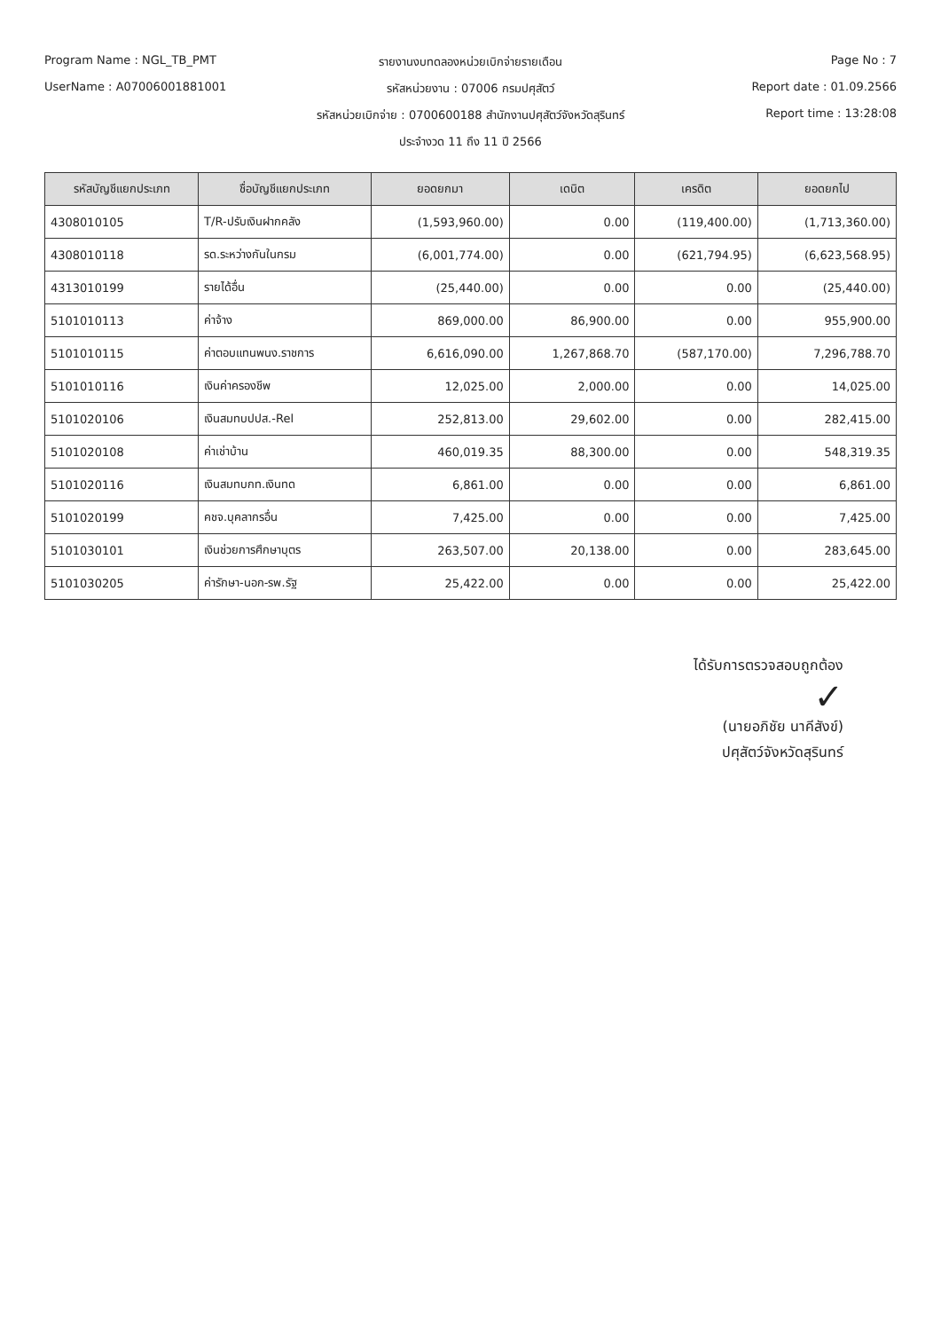Program Name : NGL_TB_PMT
รายงานงบทดลองหน่วยเบิกจ่ายรายเดือน
Page No : 7
UserName : A07006001881001
รหัสหน่วยงาน : 07006 กรมปศุสัตว์
Report date : 01.09.2566
รหัสหน่วยเบิกจ่าย : 0700600188 สำนักงานปศุสัตว์จังหวัดสุรินทร์
Report time : 13:28:08
ประจำงวด 11 ถึง 11 ปี 2566
| รหัสบัญชีแยกประเภท | ชื่อบัญชีแยกประเภท | ยอดยกมา | เดบิต | เครดิต | ยอดยกไป |
| --- | --- | --- | --- | --- | --- |
| 4308010105 | T/R-ปรับเงินฝากคลัง | (1,593,960.00) | 0.00 | (119,400.00) | (1,713,360.00) |
| 4308010118 | รด.ระหว่างกันในกรม | (6,001,774.00) | 0.00 | (621,794.95) | (6,623,568.95) |
| 4313010199 | รายได้อื่น | (25,440.00) | 0.00 | 0.00 | (25,440.00) |
| 5101010113 | ค่าจ้าง | 869,000.00 | 86,900.00 | 0.00 | 955,900.00 |
| 5101010115 | ค่าตอบแทนพนง.ราชการ | 6,616,090.00 | 1,267,868.70 | (587,170.00) | 7,296,788.70 |
| 5101010116 | เงินค่าครองชีพ | 12,025.00 | 2,000.00 | 0.00 | 14,025.00 |
| 5101020106 | เงินสมทบปปส.-Rel | 252,813.00 | 29,602.00 | 0.00 | 282,415.00 |
| 5101020108 | ค่าเช่าบ้าน | 460,019.35 | 88,300.00 | 0.00 | 548,319.35 |
| 5101020116 | เงินสมทบกท.เงินทด | 6,861.00 | 0.00 | 0.00 | 6,861.00 |
| 5101020199 | คชจ.บุคลากรอื่น | 7,425.00 | 0.00 | 0.00 | 7,425.00 |
| 5101030101 | เงินช่วยการศึกษาบุตร | 263,507.00 | 20,138.00 | 0.00 | 283,645.00 |
| 5101030205 | ค่ารักษา-นอก-รพ.รัฐ | 25,422.00 | 0.00 | 0.00 | 25,422.00 |
ได้รับการตรวจสอบถูกต้อง
✓
(นายอภิชัย นาคีสังข์)
ปศุสัตว์จังหวัดสุรินทร์